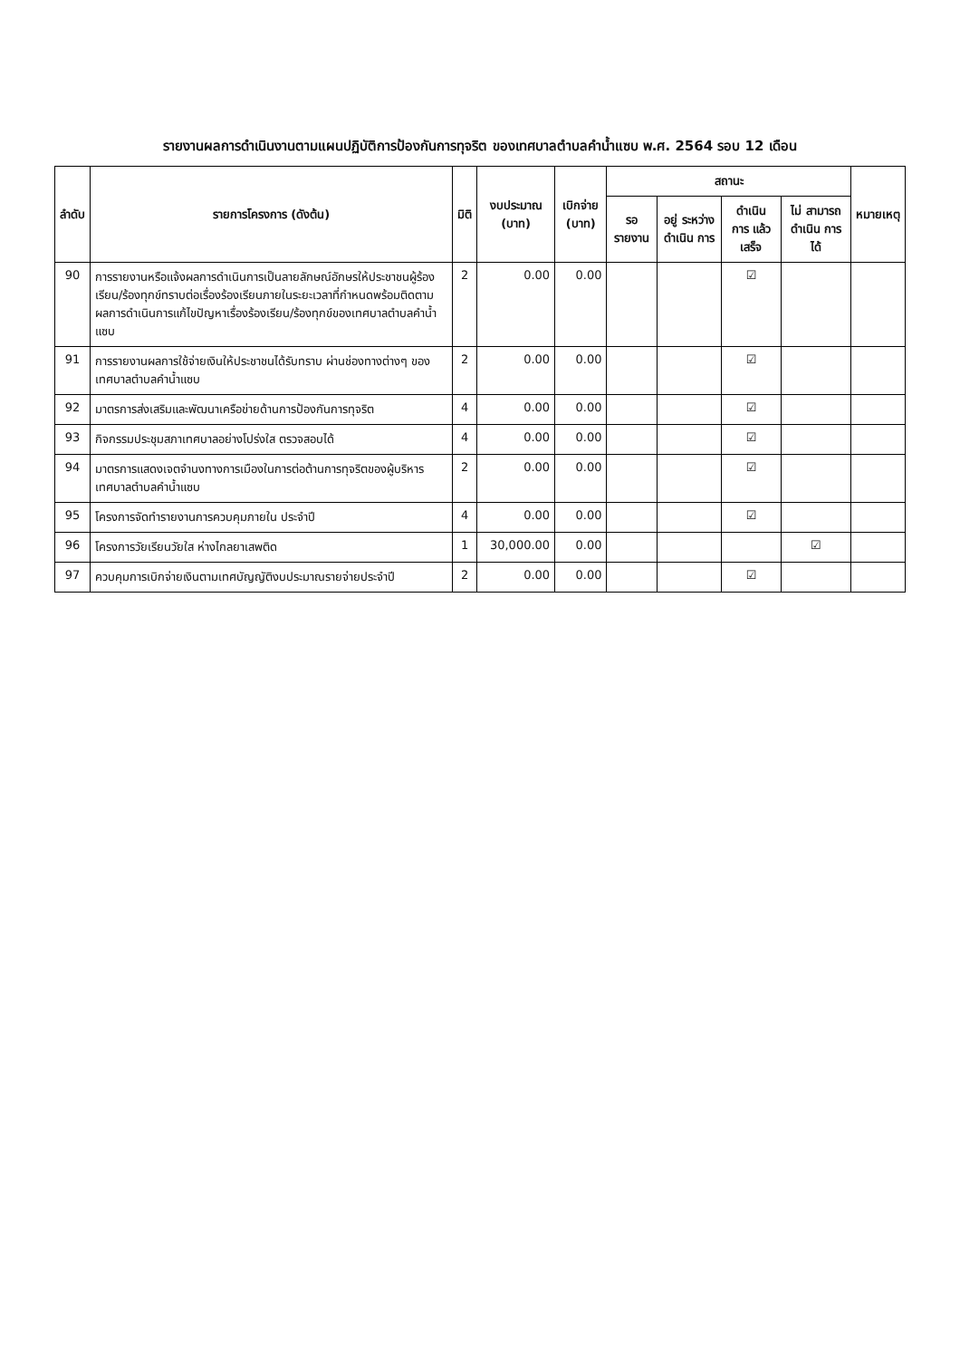รายงานผลการดำเนินงานตามแผนปฏิบัติการป้องกันการทุจริต ของเทศบาลตำบลคำน้ำแซบ พ.ศ. 2564 รอบ 12 เดือน
| ลำดับ | รายการโครงการ (ดังต้น) | มิติ | งบประมาณ (บาท) | เบิกจ่าย (บาท) | สถานะ | | | | หมายเหตุ |
| --- | --- | --- | --- | --- | --- | --- | --- | --- | --- |
| | | | | | รอ รายงาน | อยู่ ระหว่าง ดำเนิน การ | ดำเนิน การ แล้วเสร็จ | ไม่ สามารถ ดำเนิน การได้ | |
| 90 | การรายงานหรือแจ้งผลการดำเนินการเป็นลายลักษณ์อักษรให้ประชาชนผู้ร้องเรียน/ร้องทุกข์ทราบต่อเรื่องร้องเรียนภายในระยะเวลาที่กำหนดพร้อมติดตามผลการดำเนินการแก้ไขปัญหาเรื่องร้องเรียน/ร้องทุกข์ของเทศบาลตำบลคำน้ำแซบ | 2 | 0.00 | 0.00 | | | ☑ | | |
| 91 | การรายงานผลการใช้จ่ายเงินให้ประชาชนได้รับทราบ ผ่านช่องทางต่างๆ ของเทศบาลตำบลคำน้ำแซบ | 2 | 0.00 | 0.00 | | | ☑ | | |
| 92 | มาตรการส่งเสริมและพัฒนาเครือข่ายด้านการป้องกันการทุจริต | 4 | 0.00 | 0.00 | | | ☑ | | |
| 93 | กิจกรรมประชุมสภาเทศบาลอย่างโปร่งใส ตรวจสอบได้ | 4 | 0.00 | 0.00 | | | ☑ | | |
| 94 | มาตรการแสดงเจตจำนงทางการเมืองในการต่อต้านการทุจริตของผู้บริหารเทศบาลตำบลคำน้ำแซบ | 2 | 0.00 | 0.00 | | | ☑ | | |
| 95 | โครงการจัดทำรายงานการควบคุมภายใน ประจำปี | 4 | 0.00 | 0.00 | | | ☑ | | |
| 96 | โครงการวัยเรียนวัยใส ห่างไกลยาเสพติด | 1 | 30,000.00 | 0.00 | | | | ☑ | |
| 97 | ควบคุมการเบิกจ่ายเงินตามเทศบัญญัติงบประมาณรายจ่ายประจำปี | 2 | 0.00 | 0.00 | | | ☑ | | |